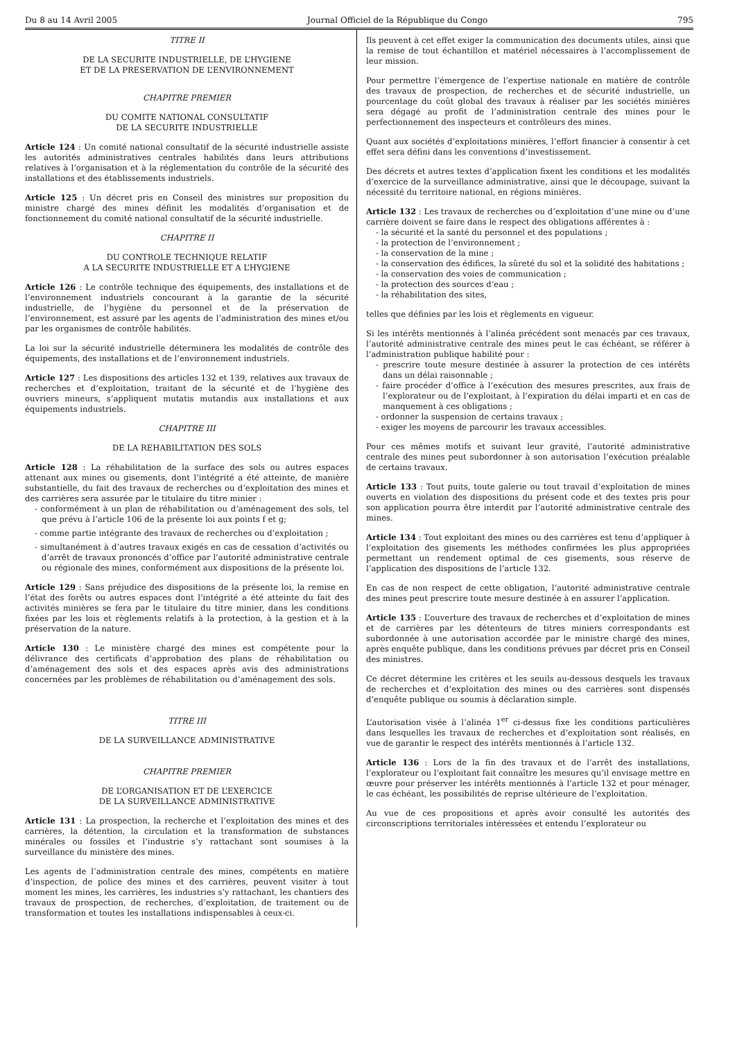Du 8 au 14 Avril 2005 Journal Officiel de la République du Congo 795
TITRE II
DE LA SECURITE INDUSTRIELLE, DE L’HYGIENE
ET DE LA PRESERVATION DE L’ENVIRONNEMENT
CHAPITRE PREMIER
DU COMITE NATIONAL CONSULTATIF
DE LA SECURITE INDUSTRIELLE
Article 124 : Un comité national consultatif de la sécurité industrielle assiste les autorités administratives centrales habilités dans leurs attributions relatives à l’organisation et à la réglementation du contrôle de la sécurité des installations et des établissements industriels.
Article 125 : Un décret pris en Conseil des ministres sur proposition du ministre chargé des mines définit les modalités d’organisation et de fonctionnement du comité national consultatif de la sécurité industrielle.
CHAPITRE II
DU CONTROLE TECHNIQUE RELATIF
A LA SECURITE INDUSTRIELLE ET A L’HYGIENE
Article 126 : Le contrôle technique des équipements, des installations et de l’environnement industriels concourant à la garantie de la sécurité industrielle, de l’hygiène du personnel et de la préservation de l’environnement, est assuré par les agents de l’administration des mines et/ou par les organismes de contrôle habilités.
La loi sur la sécurité industrielle déterminera les modalités de contrôle des équipements, des installations et de l’environnement industriels.
Article 127 : Les dispositions des articles 132 et 139, relatives aux travaux de recherches et d’exploitation, traitant de la sécurité et de l’hygiène des ouvriers mineurs, s’appliquent mutatis mutandis aux installations et aux équipements industriels.
CHAPITRE III
DE LA REHABILITATION DES SOLS
Article 128 : La réhabilitation de la surface des sols ou autres espaces attenant aux mines ou gisements, dont l’intégrité a été atteinte, de manière substantielle, du fait des travaux de recherches ou d’exploitation des mines et des carrières sera assurée par le titulaire du titre minier :
- conformément à un plan de réhabilitation ou d’aménagement des sols, tel que prévu à l’article 106 de la présente loi aux points f et g;
- comme partie intégrante des travaux de recherches ou d’exploitation ;
- simultanément à d’autres travaux exigés en cas de cessation d’activités ou d’arrêt de travaux prononcés d’office par l’autorité administrative centrale ou régionale des mines, conformément aux dispositions de la présente loi.
Article 129 : Sans préjudice des dispositions de la présente loi, la remise en l’état des forêts ou autres espaces dont l’intégrité a été atteinte du fait des activités minières se fera par le titulaire du titre minier, dans les conditions fixées par les lois et règlements relatifs à la protection, à la gestion et à la préservation de la nature.
Article 130 : Le ministère chargé des mines est compétente pour la délivrance des certificats d’approbation des plans de réhabilitation ou d’aménagement des sols et des espaces après avis des administrations concernées par les problèmes de réhabilitation ou d’aménagement des sols.
TITRE III
DE LA SURVEILLANCE ADMINISTRATIVE
CHAPITRE PREMIER
DE L’ORGANISATION ET DE L’EXERCICE
DE LA SURVEILLANCE ADMINISTRATIVE
Article 131 : La prospection, la recherche et l’exploitation des mines et des carrières, la détention, la circulation et la transformation de substances minérales ou fossiles et l’industrie s’y rattachant sont soumises à la surveillance du ministère des mines.
Les agents de l’administration centrale des mines, compétents en matière d’inspection, de police des mines et des carrières, peuvent visiter à tout moment les mines, les carrières, les industries s’y rattachant, les chantiers des travaux de prospection, de recherches, d’exploitation, de traitement ou de transformation et toutes les installations indispensables à ceux-ci.
Ils peuvent à cet effet exiger la communication des documents utiles, ainsi que la remise de tout échantillon et matériel nécessaires à l’accomplissement de leur mission.
Pour permettre l’émergence de l’expertise nationale en matière de contrôle des travaux de prospection, de recherches et de sécurité industrielle, un pourcentage du coût global des travaux à réaliser par les sociétés minières sera dégagé au profit de l’administration centrale des mines pour le perfectionnement des inspecteurs et contrôleurs des mines.
Quant aux sociétés d’exploitations minières, l’effort financier à consentir à cet effet sera défini dans les conventions d’investissement.
Des décrets et autres textes d’application fixent les conditions et les modalités d’exercice de la surveillance administrative, ainsi que le découpage, suivant la nécessité du territoire national, en régions minières.
Article 132 : Les travaux de recherches ou d’exploitation d’une mine ou d’une carrière doivent se faire dans le respect des obligations afférentes à :
- la sécurité et la santé du personnel et des populations ;
- la protection de l’environnement ;
- la conservation de la mine ;
- la conservation des édifices, la sûreté du sol et la solidité des habitations ;
- la conservation des voies de communication ;
- la protection des sources d’eau ;
- la réhabilitation des sites,
telles que définies par les lois et règlements en vigueur.
Si les intérêts mentionnés à l’alinéa précédent sont menacés par ces travaux, l’autorité administrative centrale des mines peut le cas échéant, se référer à l’administration publique habilité pour :
- prescrire toute mesure destinée à assurer la protection de ces intérêts dans un délai raisonnable ;
- faire procéder d’office à l’exécution des mesures prescrites, aux frais de l’explorateur ou de l’exploitant, à l’expiration du délai imparti et en cas de manquement à ces obligations ;
- ordonner la suspension de certains travaux ;
- exiger les moyens de parcourir les travaux accessibles.
Pour ces mêmes motifs et suivant leur gravité, l’autorité administrative centrale des mines peut subordonner à son autorisation l’exécution préalable de certains travaux.
Article 133 : Tout puits, toute galerie ou tout travail d’exploitation de mines ouverts en violation des dispositions du présent code et des textes pris pour son application pourra être interdit par l’autorité administrative centrale des mines.
Article 134 : Tout exploitant des mines ou des carrières est tenu d’appliquer à l’exploitation des gisements les méthodes confirmées les plus appropriées permettant un rendement optimal de ces gisements, sous réserve de l’application des dispositions de l’article 132.
En cas de non respect de cette obligation, l’autorité administrative centrale des mines peut prescrire toute mesure destinée à en assurer l’application.
Article 135 : L’ouverture des travaux de recherches et d’exploitation de mines et de carrières par les détenteurs de titres miniers correspondants est subordonnée à une autorisation accordée par le ministre chargé des mines, après enquête publique, dans les conditions prévues par décret pris en Conseil des ministres.
Ce décret détermine les critères et les seuils au-dessous desquels les travaux de recherches et d’exploitation des mines ou des carrières sont dispensés d’enquête publique ou soumis à déclaration simple.
L’autorisation visée à l’alinéa 1<sup>er</sup> ci-dessus fixe les conditions particulières dans lesquelles les travaux de recherches et d’exploitation sont réalisés, en vue de garantir le respect des intérêts mentionnés à l’article 132.
Article 136 : Lors de la fin des travaux et de l’arrêt des installations, l’explorateur ou l’exploitant fait connaître les mesures qu’il envisage mettre en œuvre pour préserver les intérêts mentionnés à l’article 132 et pour ménager, le cas échéant, les possibilités de reprise ultérieure de l’exploitation.
Au vue de ces propositions et après avoir consulté les autorités des circonscriptions territoriales intéressées et entendu l’explorateur ou